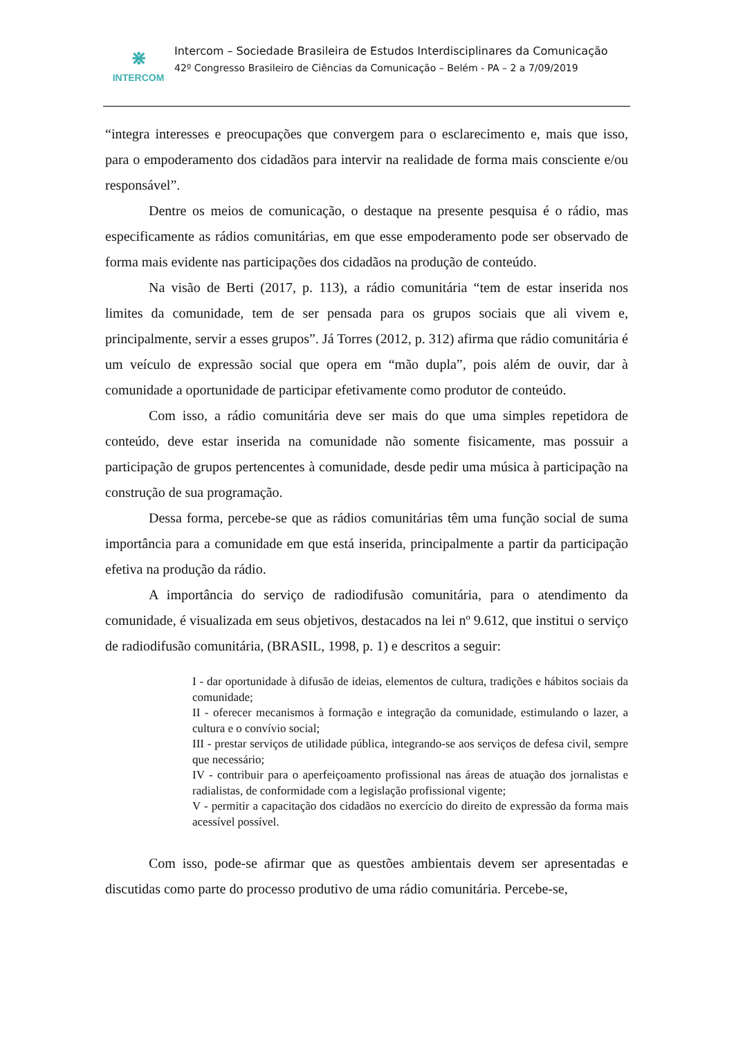⋇
INTERCOM
Intercom – Sociedade Brasileira de Estudos Interdisciplinares da Comunicação
42º Congresso Brasileiro de Ciências da Comunicação – Belém - PA – 2 a 7/09/2019
“integra interesses e preocupações que convergem para o esclarecimento e, mais que isso, para o empoderamento dos cidadãos para intervir na realidade de forma mais consciente e/ou responsável”.
Dentre os meios de comunicação, o destaque na presente pesquisa é o rádio, mas especificamente as rádios comunitárias, em que esse empoderamento pode ser observado de forma mais evidente nas participações dos cidadãos na produção de conteúdo.
Na visão de Berti (2017, p. 113), a rádio comunitária “tem de estar inserida nos limites da comunidade, tem de ser pensada para os grupos sociais que ali vivem e, principalmente, servir a esses grupos”. Já Torres (2012, p. 312) afirma que rádio comunitária é um veículo de expressão social que opera em “mão dupla”, pois além de ouvir, dar à comunidade a oportunidade de participar efetivamente como produtor de conteúdo.
Com isso, a rádio comunitária deve ser mais do que uma simples repetidora de conteúdo, deve estar inserida na comunidade não somente fisicamente, mas possuir a participação de grupos pertencentes à comunidade, desde pedir uma música à participação na construção de sua programação.
Dessa forma, percebe-se que as rádios comunitárias têm uma função social de suma importância para a comunidade em que está inserida, principalmente a partir da participação efetiva na produção da rádio.
A importância do serviço de radiodifusão comunitária, para o atendimento da comunidade, é visualizada em seus objetivos, destacados na lei nº 9.612, que institui o serviço de radiodifusão comunitária, (BRASIL, 1998, p. 1) e descritos a seguir:
I - dar oportunidade à difusão de ideias, elementos de cultura, tradições e hábitos sociais da comunidade;
II - oferecer mecanismos à formação e integração da comunidade, estimulando o lazer, a cultura e o convívio social;
III - prestar serviços de utilidade pública, integrando-se aos serviços de defesa civil, sempre que necessário;
IV - contribuir para o aperfeiçoamento profissional nas áreas de atuação dos jornalistas e radialistas, de conformidade com a legislação profissional vigente;
V - permitir a capacitação dos cidadãos no exercício do direito de expressão da forma mais acessível possível.
Com isso, pode-se afirmar que as questões ambientais devem ser apresentadas e discutidas como parte do processo produtivo de uma rádio comunitária. Percebe-se,